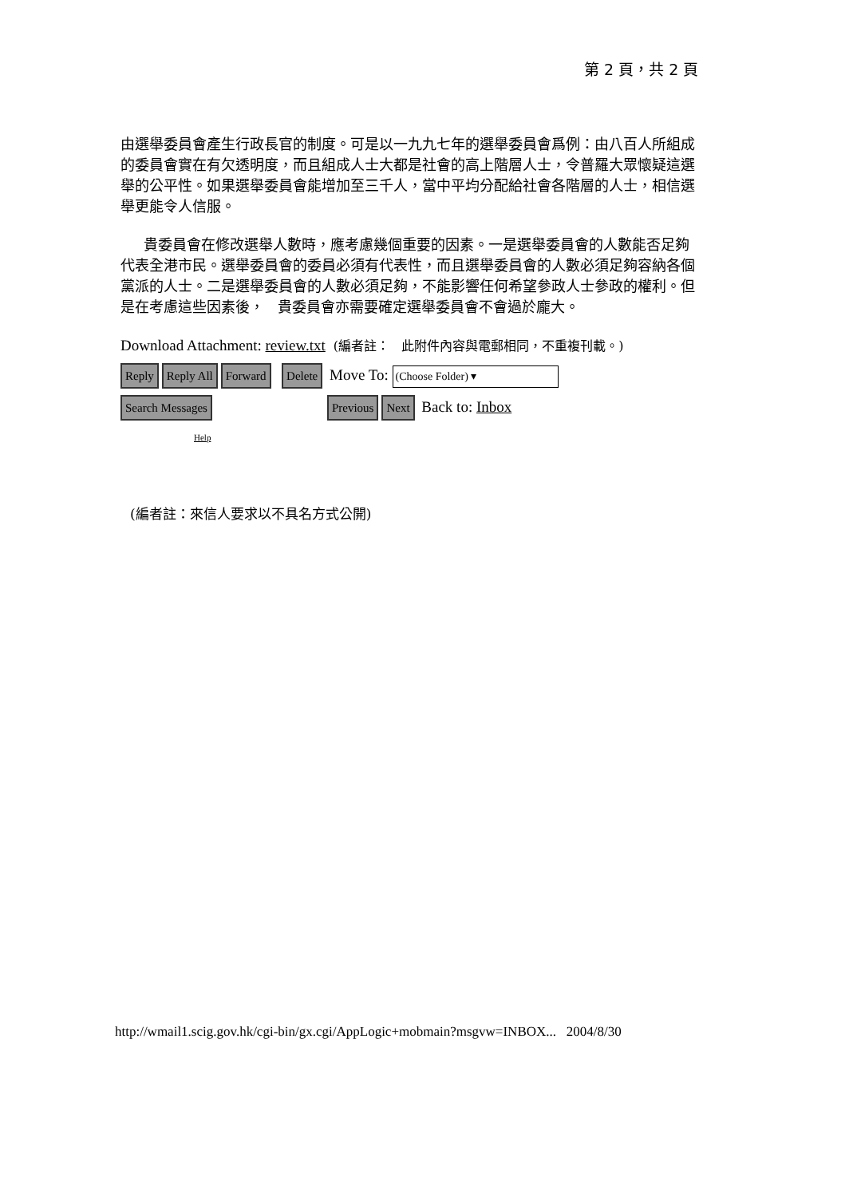第 2 頁，共 2 頁
由選舉委員會產生行政長官的制度。可是以一九九七年的選舉委員會爲例：由八百人所組成的委員會實在有欠透明度，而且組成人士大都是社會的高上階層人士，令普羅大眾懷疑這選
舉的公平性。如果選舉委員會能增加至三千人，當中平均分配給社會各階層的人士，相信選舉更能令人信服。
貴委員會在修改選舉人數時，應考慮幾個重要的因素。一是選舉委員會的人數能否足夠代表全港市民。選舉委員會的委員必須有代表性，而且選舉委員會的人數必須足夠容納各個
黨派的人士。二是選舉委員會的人數必須足夠，不能影響任何希望參政人士參政的權利。但是在考慮這些因素後， 貴委員會亦需要確定選舉委員會不會過於龐大。
Download Attachment: review.txt (編者註： 此附件內容與電郵相同，不重複刊載。)
Reply Reply All Forward Delete Move To: (Choose Folder) ▾
Search Messages Previous Next Back to: Inbox
Help
(編者註：來信人要求以不具名方式公開)
http://wmail1.scig.gov.hk/cgi-bin/gx.cgi/AppLogic+mobmain?msgvw=INBOX... 2004/8/30